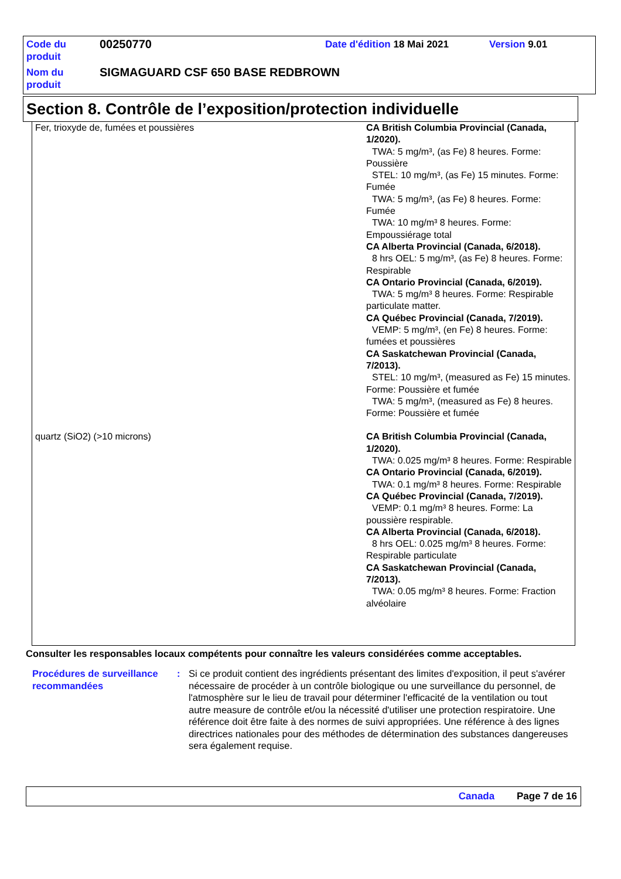| Code du produit | 00250770 | Date d'édition 18 Mai 2021 | Version 9.01 |
| Nom du produit | SIGMAGUARD CSF 650 BASE REDBROWN | | |
Section 8. Contrôle de l’exposition/protection individuelle
| Fer, trioxyde de, fumées et poussières | CA British Columbia Provincial (Canada, 1/2020). TWA: 5 mg/m³, (as Fe) 8 heures. Forme: Poussière STEL: 10 mg/m³, (as Fe) 15 minutes. Forme: Fumée TWA: 5 mg/m³, (as Fe) 8 heures. Forme: Fumée TWA: 10 mg/m³ 8 heures. Forme: Empoussiérage total CA Alberta Provincial (Canada, 6/2018). 8 hrs OEL: 5 mg/m³, (as Fe) 8 heures. Forme: Respirable CA Ontario Provincial (Canada, 6/2019). TWA: 5 mg/m³ 8 heures. Forme: Respirable particulate matter. CA Québec Provincial (Canada, 7/2019). VEMP: 5 mg/m³, (en Fe) 8 heures. Forme: fumées et poussières CA Saskatchewan Provincial (Canada, 7/2013). STEL: 10 mg/m³, (measured as Fe) 15 minutes. Forme: Poussière et fumée TWA: 5 mg/m³, (measured as Fe) 8 heures. Forme: Poussière et fumée |
| quartz (SiO2) (>10 microns) | CA British Columbia Provincial (Canada, 1/2020). TWA: 0.025 mg/m³ 8 heures. Forme: Respirable CA Ontario Provincial (Canada, 6/2019). TWA: 0.1 mg/m³ 8 heures. Forme: Respirable CA Québec Provincial (Canada, 7/2019). VEMP: 0.1 mg/m³ 8 heures. Forme: La poussière respirable. CA Alberta Provincial (Canada, 6/2018). 8 hrs OEL: 0.025 mg/m³ 8 heures. Forme: Respirable particulate CA Saskatchewan Provincial (Canada, 7/2013). TWA: 0.05 mg/m³ 8 heures. Forme: Fraction alvéolaire |
Consulter les responsables locaux compétents pour connaître les valeurs considérées comme acceptables.
| Procédures de surveillance recommandées | : | Si ce produit contient des ingrédients présentant des limites d'exposition, il peut s'avérer nécessaire de procéder à un contrôle biologique ou une surveillance du personnel, de l'atmosphère sur le lieu de travail pour déterminer l'efficacité de la ventilation ou tout autre measure de contrôle et/ou la nécessité d'utiliser une protection respiratoire. Une référence doit être faite à des normes de suivi appropriées. Une référence à des lignes directrices nationales pour des méthodes de détermination des substances dangereuses sera également requise. |
Canada Page 7 de 16